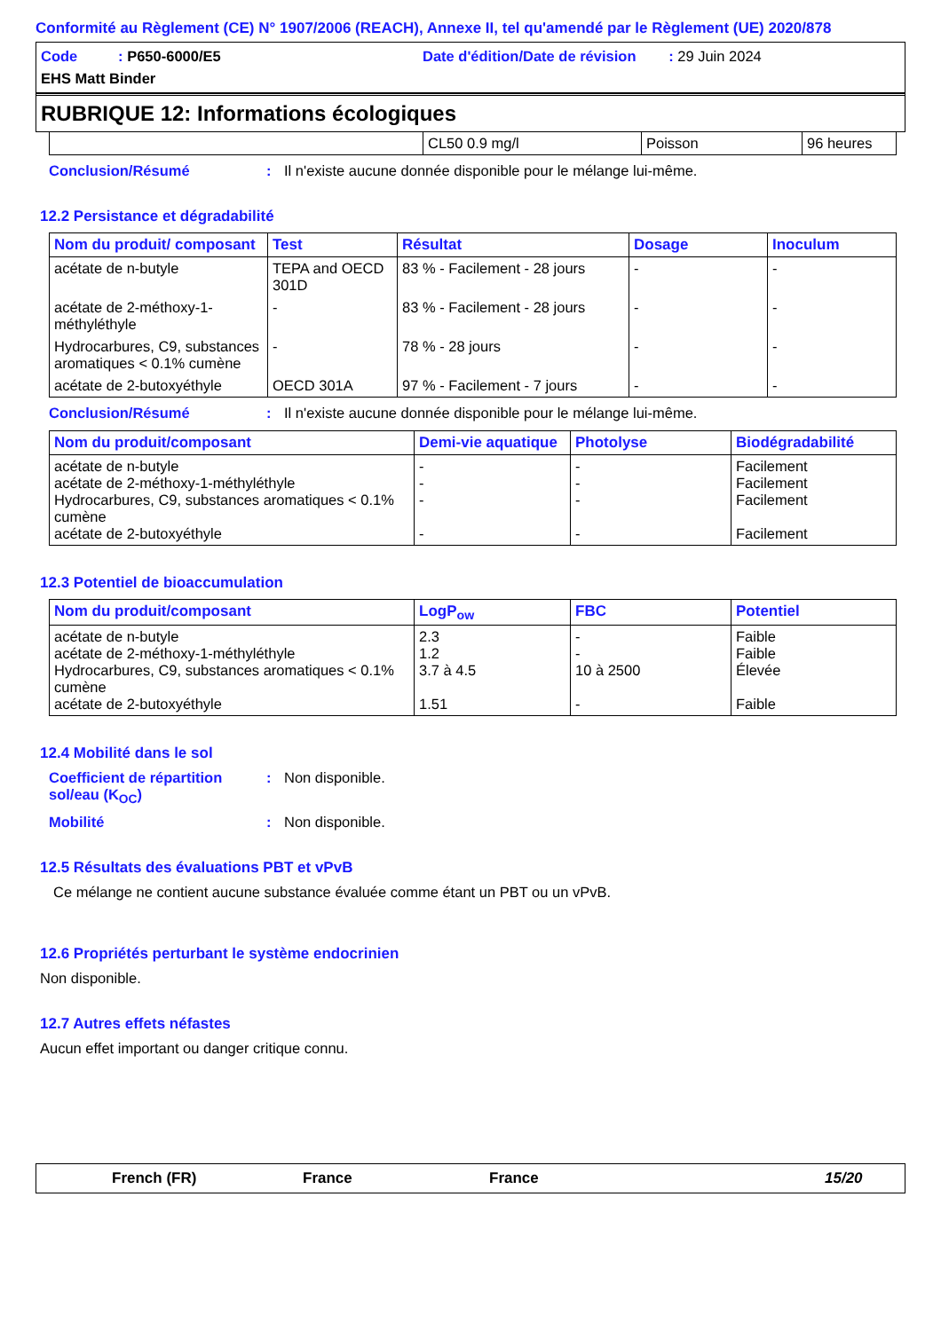Conformité au Règlement (CE) N° 1907/2006 (REACH), Annexe II, tel qu'amendé par le Règlement (UE) 2020/878
Code : P650-6000/E5
Date d'édition/Date de révision : 29 Juin 2024
EHS Matt Binder
RUBRIQUE 12: Informations écologiques
| | CL50 0.9 mg/l | Poisson | 96 heures |
Conclusion/Résumé: Il n'existe aucune donnée disponible pour le mélange lui-même.
12.2 Persistance et dégradabilité
| Nom du produit/ composant | Test | Résultat | Dosage | Inoculum |
| --- | --- | --- | --- | --- |
| acétate de n-butyle | TEPA and OECD 301D | 83 % - Facilement - 28 jours | - | - |
| acétate de 2-méthoxy-1-méthyléthyle | - | 83 % - Facilement - 28 jours | - | - |
| Hydrocarbures, C9, substances aromatiques < 0.1% cumène | - | 78 % - 28 jours | - | - |
| acétate de 2-butoxyéthyle | OECD 301A | 97 % - Facilement - 7 jours | - | - |
Conclusion/Résumé: Il n'existe aucune donnée disponible pour le mélange lui-même.
| Nom du produit/composant | Demi-vie aquatique | Photolyse | Biodégradabilité |
| --- | --- | --- | --- |
| acétate de n-butyle acétate de 2-méthoxy-1-méthyléthyle Hydrocarbures, C9, substances aromatiques < 0.1% cumène acétate de 2-butoxyéthyle | - - - - | - - - - | Facilement Facilement Facilement Facilement |
12.3 Potentiel de bioaccumulation
| Nom du produit/composant | LogP<sub>ow</sub> | FBC | Potentiel |
| --- | --- | --- | --- |
| acétate de n-butyle acétate de 2-méthoxy-1-méthyléthyle Hydrocarbures, C9, substances aromatiques < 0.1% cumène acétate de 2-butoxyéthyle | 2.3 1.2 3.7 à 4.5 1.51 | - - 10 à 2500 - | Faible Faible Élevée Faible |
12.4 Mobilité dans le sol
Coefficient de répartition sol/eau (K<sub>OC</sub>): Non disponible.
Mobilité: Non disponible.
12.5 Résultats des évaluations PBT et vPvB
Ce mélange ne contient aucune substance évaluée comme étant un PBT ou un vPvB.
12.6 Propriétés perturbant le système endocrinien
Non disponible.
12.7 Autres effets néfastes
Aucun effet important ou danger critique connu.
French (FR) France France 15/20